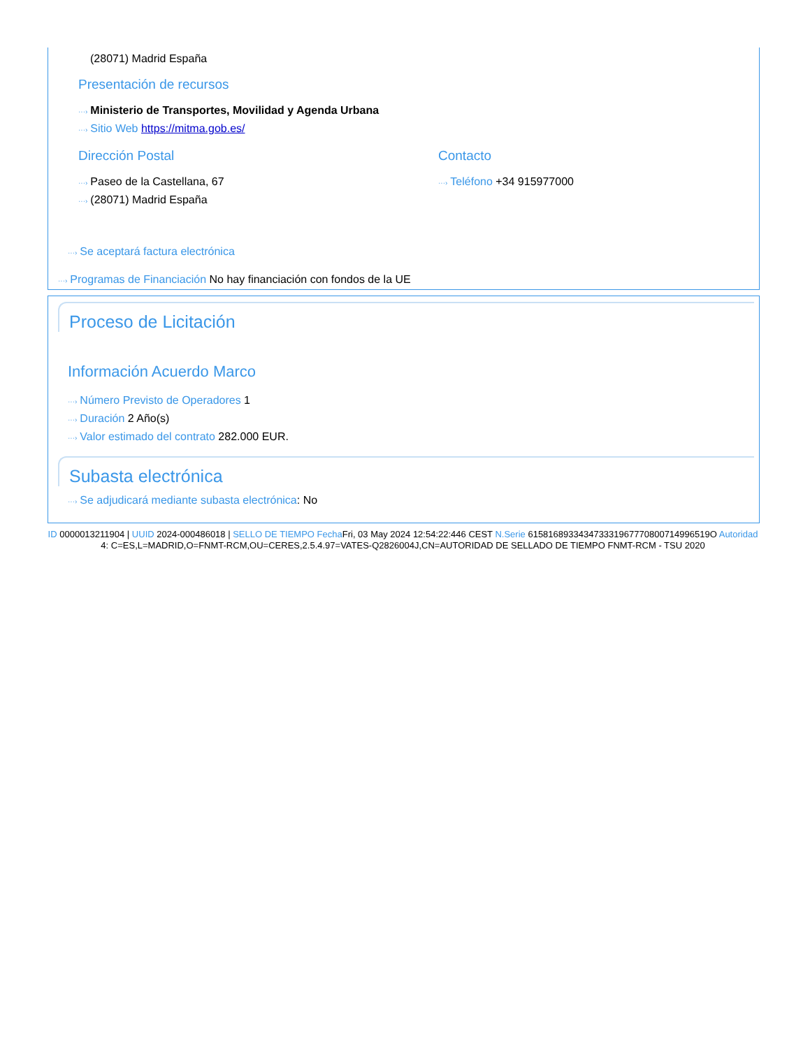(28071) Madrid España
Presentación de recursos
···› Ministerio de Transportes, Movilidad y Agenda Urbana
···› Sitio Web https://mitma.gob.es/
Dirección Postal
···› Paseo de la Castellana, 67
···› (28071) Madrid España
Contacto
···› Teléfono +34 915977000
···› Se aceptará factura electrónica
···› Programas de Financiación No hay financiación con fondos de la UE
Proceso de Licitación
Información Acuerdo Marco
···› Número Previsto de Operadores 1
···› Duración 2 Año(s)
···› Valor estimado del contrato 282.000 EUR.
Subasta electrónica
···› Se adjudicará mediante subasta electrónica: No
ID 0000013211904 | UUID 2024-000486018 | SELLO DE TIEMPO Fecha Fri, 03 May 2024 12:54:22:446 CEST N.Serie 615816893343473331967770800714996519O Autoridad 4: C=ES,L=MADRID,O=FNMT-RCM,OU=CERES,2.5.4.97=VATES-Q2826004J,CN=AUTORIDAD DE SELLADO DE TIEMPO FNMT-RCM - TSU 2020